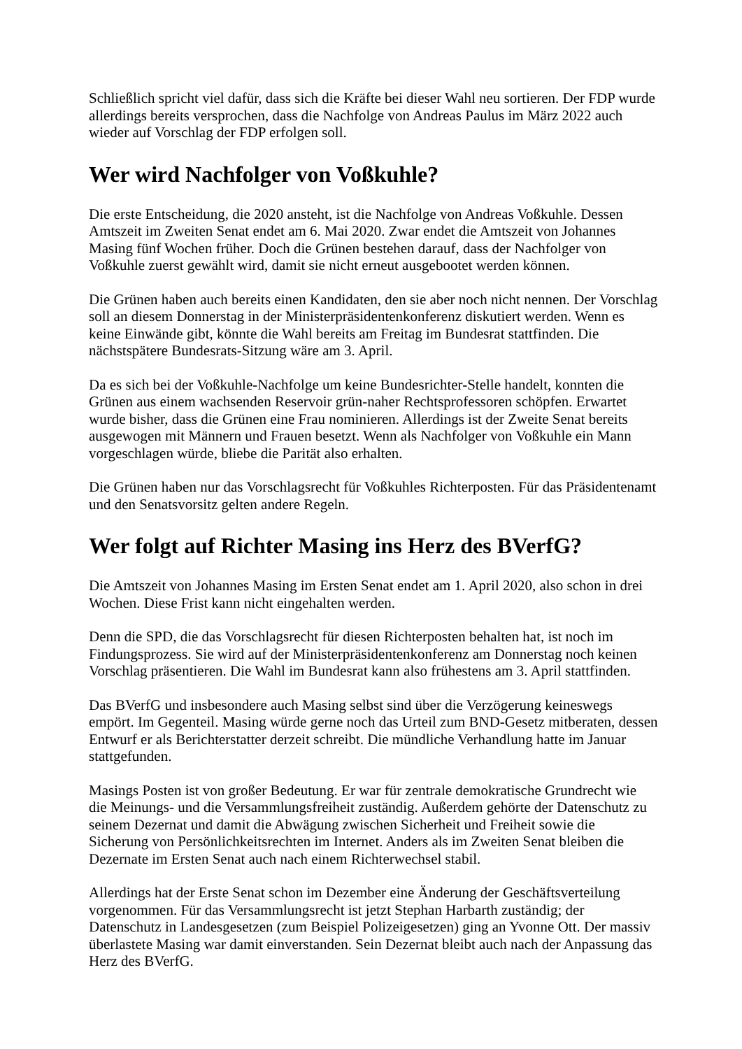Schließlich spricht viel dafür, dass sich die Kräfte bei dieser Wahl neu sortieren. Der FDP wurde allerdings bereits versprochen, dass die Nachfolge von Andreas Paulus im März 2022 auch wieder auf Vorschlag der FDP erfolgen soll.
Wer wird Nachfolger von Voßkuhle?
Die erste Entscheidung, die 2020 ansteht, ist die Nachfolge von Andreas Voßkuhle. Dessen Amtszeit im Zweiten Senat endet am 6. Mai 2020. Zwar endet die Amtszeit von Johannes Masing fünf Wochen früher. Doch die Grünen bestehen darauf, dass der Nachfolger von Voßkuhle zuerst gewählt wird, damit sie nicht erneut ausgebootet werden können.
Die Grünen haben auch bereits einen Kandidaten, den sie aber noch nicht nennen. Der Vorschlag soll an diesem Donnerstag in der Ministerpräsidentenkonferenz diskutiert werden. Wenn es keine Einwände gibt, könnte die Wahl bereits am Freitag im Bundesrat stattfinden. Die nächstspätere Bundesrats-Sitzung wäre am 3. April.
Da es sich bei der Voßkuhle-Nachfolge um keine Bundesrichter-Stelle handelt, konnten die Grünen aus einem wachsenden Reservoir grün-naher Rechtsprofessoren schöpfen. Erwartet wurde bisher, dass die Grünen eine Frau nominieren. Allerdings ist der Zweite Senat bereits ausgewogen mit Männern und Frauen besetzt. Wenn als Nachfolger von Voßkuhle ein Mann vorgeschlagen würde, bliebe die Parität also erhalten.
Die Grünen haben nur das Vorschlagsrecht für Voßkuhles Richterposten. Für das Präsidentenamt und den Senatsvorsitz gelten andere Regeln.
Wer folgt auf Richter Masing ins Herz des BVerfG?
Die Amtszeit von Johannes Masing im Ersten Senat endet am 1. April 2020, also schon in drei Wochen. Diese Frist kann nicht eingehalten werden.
Denn die SPD, die das Vorschlagsrecht für diesen Richterposten behalten hat, ist noch im Findungsprozess. Sie wird auf der Ministerpräsidentenkonferenz am Donnerstag noch keinen Vorschlag präsentieren. Die Wahl im Bundesrat kann also frühestens am 3. April stattfinden.
Das BVerfG und insbesondere auch Masing selbst sind über die Verzögerung keineswegs empört. Im Gegenteil. Masing würde gerne noch das Urteil zum BND-Gesetz mitberaten, dessen Entwurf er als Berichterstatter derzeit schreibt. Die mündliche Verhandlung hatte im Januar stattgefunden.
Masings Posten ist von großer Bedeutung. Er war für zentrale demokratische Grundrecht wie die Meinungs- und die Versammlungsfreiheit zuständig. Außerdem gehörte der Datenschutz zu seinem Dezernat und damit die Abwägung zwischen Sicherheit und Freiheit sowie die Sicherung von Persönlichkeitsrechten im Internet. Anders als im Zweiten Senat bleiben die Dezernate im Ersten Senat auch nach einem Richterwechsel stabil.
Allerdings hat der Erste Senat schon im Dezember eine Änderung der Geschäftsverteilung vorgenommen. Für das Versammlungsrecht ist jetzt Stephan Harbarth zuständig; der Datenschutz in Landesgesetzen (zum Beispiel Polizeigesetzen) ging an Yvonne Ott. Der massiv überlastete Masing war damit einverstanden. Sein Dezernat bleibt auch nach der Anpassung das Herz des BVerfG.